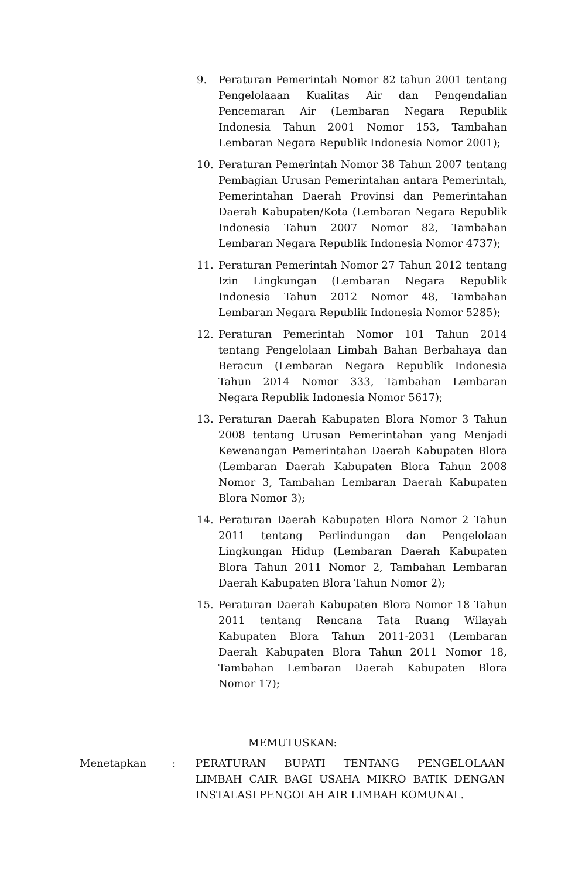9. Peraturan Pemerintah Nomor 82 tahun 2001 tentang Pengelolaaan Kualitas Air dan Pengendalian Pencemaran Air (Lembaran Negara Republik Indonesia Tahun 2001 Nomor 153, Tambahan Lembaran Negara Republik Indonesia Nomor 2001);
10. Peraturan Pemerintah Nomor 38 Tahun 2007 tentang Pembagian Urusan Pemerintahan antara Pemerintah, Pemerintahan Daerah Provinsi dan Pemerintahan Daerah Kabupaten/Kota (Lembaran Negara Republik Indonesia Tahun 2007 Nomor 82, Tambahan Lembaran Negara Republik Indonesia Nomor 4737);
11. Peraturan Pemerintah Nomor 27 Tahun 2012 tentang Izin Lingkungan (Lembaran Negara Republik Indonesia Tahun 2012 Nomor 48, Tambahan Lembaran Negara Republik Indonesia Nomor 5285);
12. Peraturan Pemerintah Nomor 101 Tahun 2014 tentang Pengelolaan Limbah Bahan Berbahaya dan Beracun (Lembaran Negara Republik Indonesia Tahun 2014 Nomor 333, Tambahan Lembaran Negara Republik Indonesia Nomor 5617);
13. Peraturan Daerah Kabupaten Blora Nomor 3 Tahun 2008 tentang Urusan Pemerintahan yang Menjadi Kewenangan Pemerintahan Daerah Kabupaten Blora (Lembaran Daerah Kabupaten Blora Tahun 2008 Nomor 3, Tambahan Lembaran Daerah Kabupaten Blora Nomor 3);
14. Peraturan Daerah Kabupaten Blora Nomor 2 Tahun 2011 tentang Perlindungan dan Pengelolaan Lingkungan Hidup (Lembaran Daerah Kabupaten Blora Tahun 2011 Nomor 2, Tambahan Lembaran Daerah Kabupaten Blora Tahun Nomor 2);
15. Peraturan Daerah Kabupaten Blora Nomor 18 Tahun 2011 tentang Rencana Tata Ruang Wilayah Kabupaten Blora Tahun 2011-2031 (Lembaran Daerah Kabupaten Blora Tahun 2011 Nomor 18, Tambahan Lembaran Daerah Kabupaten Blora Nomor 17);
MEMUTUSKAN:
Menetapkan : PERATURAN BUPATI TENTANG PENGELOLAAN LIMBAH CAIR BAGI USAHA MIKRO BATIK DENGAN INSTALASI PENGOLAH AIR LIMBAH KOMUNAL.